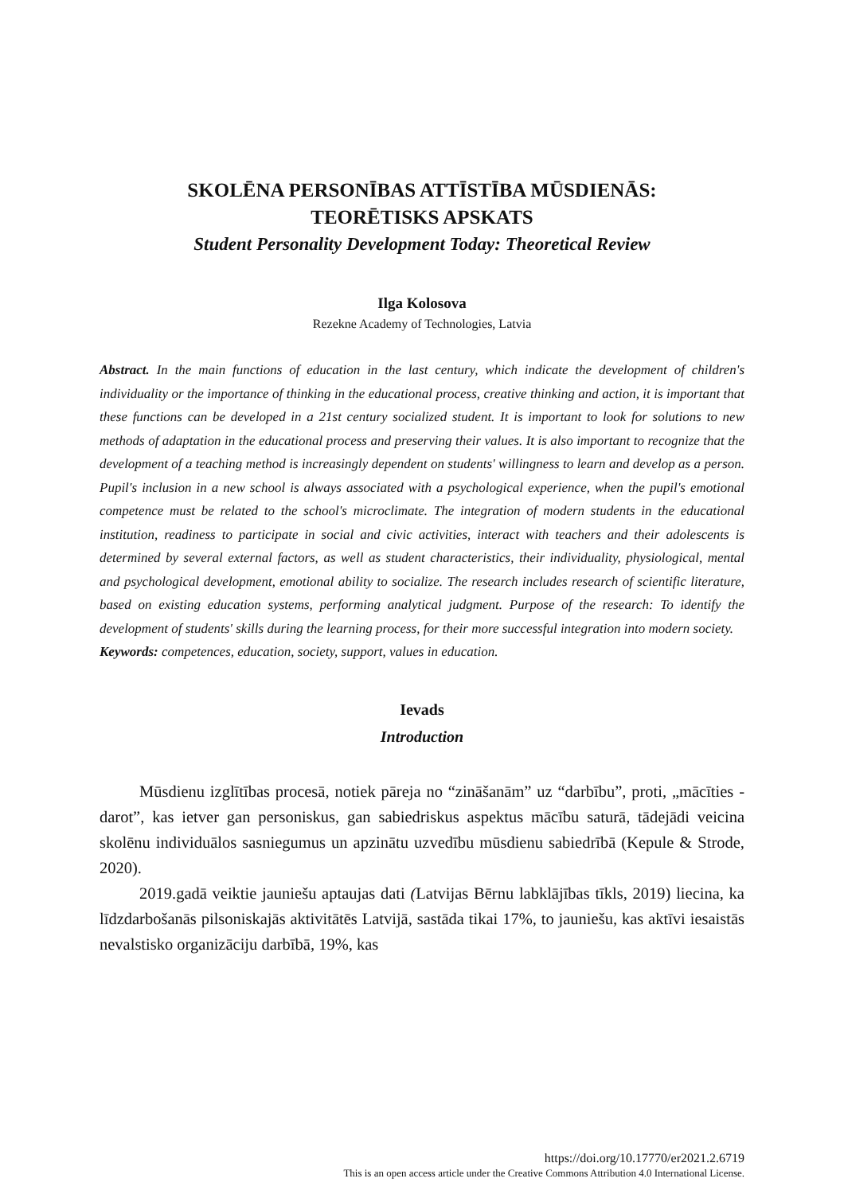SKOLĒNA PERSONĪBAS ATTĪSTĪBA MŪSDIENĀS:
TEORĒTISKS APSKATS
Student Personality Development Today: Theoretical Review
Ilga Kolosova
Rezekne Academy of Technologies, Latvia
Abstract. In the main functions of education in the last century, which indicate the development of children's individuality or the importance of thinking in the educational process, creative thinking and action, it is important that these functions can be developed in a 21st century socialized student. It is important to look for solutions to new methods of adaptation in the educational process and preserving their values. It is also important to recognize that the development of a teaching method is increasingly dependent on students' willingness to learn and develop as a person. Pupil's inclusion in a new school is always associated with a psychological experience, when the pupil's emotional competence must be related to the school's microclimate. The integration of modern students in the educational institution, readiness to participate in social and civic activities, interact with teachers and their adolescents is determined by several external factors, as well as student characteristics, their individuality, physiological, mental and psychological development, emotional ability to socialize. The research includes research of scientific literature, based on existing education systems, performing analytical judgment. Purpose of the research: To identify the development of students' skills during the learning process, for their more successful integration into modern society.
Keywords: competences, education, society, support, values in education.
Ievads
Introduction
Mūsdienu izglītības procesā, notiek pāreja no “zināšanām” uz “darbību”, proti, „mācīties - darot”, kas ietver gan personiskus, gan sabiedriskus aspektus mācību saturā, tādejādi veicina skolēnu individuālos sasniegumus un apzinātu uzvedību mūsdienu sabiedrībā (Kepule & Strode, 2020).
2019.gadā veiktie jauniešu aptaujas dati (Latvijas Bērnu labklājības tīkls, 2019) liecina, ka līdzdarbošanās pilsoniskajās aktivitātēs Latvijā, sastāda tikai 17%, to jauniešu, kas aktīvi iesaistās nevalstisko organizāciju darbībā, 19%, kas
https://doi.org/10.17770/er2021.2.6719
This is an open access article under the Creative Commons Attribution 4.0 International License.